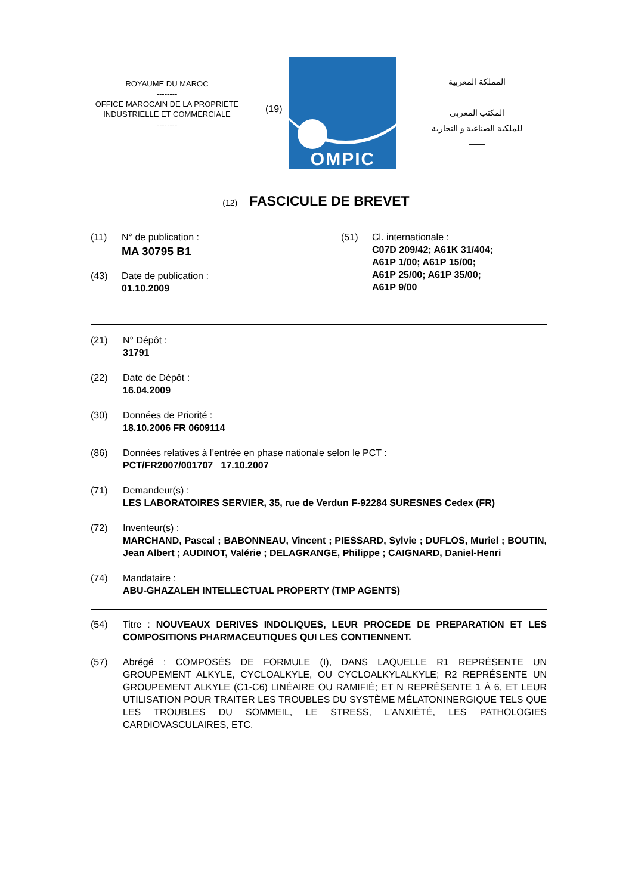ROYAUME DU MAROC
--------
OFFICE MAROCAIN DE LA PROPRIETE
INDUSTRIELLE ET COMMERCIALE
--------
(19)
OMPIC
المملكة المغربية
——
المكتب المغربي
للملكية الصناعية و التجارية
——
(12) FASCICULE DE BREVET
(11) N° de publication :
MA 30795 B1
(43) Date de publication :
01.10.2009
(51) Cl. internationale :
C07D 209/42; A61K 31/404;
A61P 1/00; A61P 15/00;
A61P 25/00; A61P 35/00;
A61P 9/00
(21) N° Dépôt :
31791
(22) Date de Dépôt :
16.04.2009
(30) Données de Priorité :
18.10.2006 FR 0609114
(86) Données relatives à l’entrée en phase nationale selon le PCT :
PCT/FR2007/001707 17.10.2007
(71) Demandeur(s) :
LES LABORATOIRES SERVIER, 35, rue de Verdun F-92284 SURESNES Cedex (FR)
(72) Inventeur(s) :
MARCHAND, Pascal ; BABONNEAU, Vincent ; PIESSARD, Sylvie ; DUFLOS, Muriel ; BOUTIN, Jean Albert ; AUDINOT, Valérie ; DELAGRANGE, Philippe ; CAIGNARD, Daniel-Henri
(74) Mandataire :
ABU-GHAZALEH INTELLECTUAL PROPERTY (TMP AGENTS)
(54) Titre : NOUVEAUX DERIVES INDOLIQUES, LEUR PROCEDE DE PREPARATION ET LES COMPOSITIONS PHARMACEUTIQUES QUI LES CONTIENNENT.
(57) Abrégé : COMPOSÉS DE FORMULE (I), DANS LAQUELLE R1 REPRÉSENTE UN GROUPEMENT ALKYLE, CYCLOALKYLE, OU CYCLOALKYLALKYLE; R2 REPRÉSENTE UN GROUPEMENT ALKYLE (C1-C6) LINÉAIRE OU RAMIFIÉ; ET N REPRÉSENTE 1 À 6, ET LEUR UTILISATION POUR TRAITER LES TROUBLES DU SYSTÈME MÉLATONINERGIQUE TELS QUE LES TROUBLES DU SOMMEIL, LE STRESS, L'ANXIÉTÉ, LES PATHOLOGIES CARDIOVASCULAIRES, ETC.